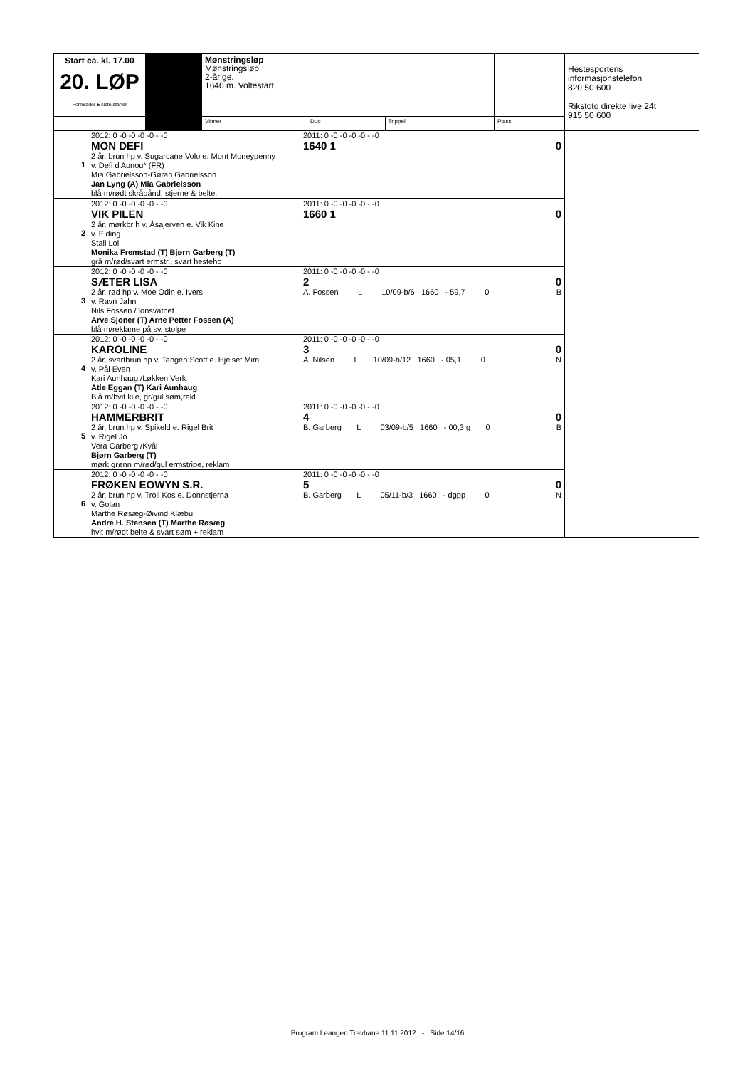| Start ca. kl. 17.00 20. LØP Formrader 5 siste starter | | Mønstringsløp Mønstringsløp 2-årige. 1640 m. Voltestart. | | | | Hestesportens informasjonstelefon 820 50 600 Rikstoto direkte live 24t 915 50 600 |
| | | Vinner | Duo | Trippel | Plass | |
| 1 | 2012: 0 -0 -0 -0 -0 - -0 MON DEFI 2 år, brun hp v. Sugarcane Volo e. Mont Moneypenny v. Defi d'Aunou* (FR) Mia Gabrielsson-Gøran Gabrielsson Jan Lyng (A) Mia Gabrielsson blå m/rødt skråbånd, stjerne & belte. | 2011: 0 -0 -0 -0 -0 - -0 1640 1 | 0 | |
| 2 | 2012: 0 -0 -0 -0 -0 - -0 VIK PILEN 2 år, mørkbr h v. Åsajerven e. Vik Kine v. Elding Stall Lol Monika Fremstad (T) Bjørn Garberg (T) grå m/rød/svart ermstr., svart hesteho | 2011: 0 -0 -0 -0 -0 - -0 1660 1 | 0 | |
| 3 | 2012: 0 -0 -0 -0 -0 - -0 SÆTER LISA 2 år, rød hp v. Moe Odin e. Ivers v. Ravn Jahn Nils Fossen /Jonsvatnet Arve Sjoner (T) Arne Petter Fossen (A) blå m/reklame på sv. stolpe | 2011: 0 -0 -0 -0 -0 - -0 2 A. Fossen L 10/09-b/6 1660 - 59,7 0 | 0 B | |
| 4 | 2012: 0 -0 -0 -0 -0 - -0 KAROLINE 2 år, svartbrun hp v. Tangen Scott e. Hjelset Mimi v. Pål Even Kari Aunhaug /Løkken Verk Atle Eggan (T) Kari Aunhaug Blå m/hvit kile, gr/gul søm,rekl | 2011: 0 -0 -0 -0 -0 - -0 3 A. Nilsen L 10/09-b/12 1660 - 05,1 0 | 0 N | |
| 5 | 2012: 0 -0 -0 -0 -0 - -0 HAMMERBRIT 2 år, brun hp v. Spikeld e. Rigel Brit v. Rigel Jo Vera Garberg /Kvål Bjørn Garberg (T) mørk grønn m/rød/gul ermstripe, reklam | 2011: 0 -0 -0 -0 -0 - -0 4 B. Garberg L 03/09-b/5 1660 - 00,3 g 0 | 0 B | |
| 6 | 2012: 0 -0 -0 -0 -0 - -0 FRØKEN EOWYN S.R. 2 år, brun hp v. Troll Kos e. Donnstjerna v. Golan Marthe Røsæg-Øivind Klæbu Andre H. Stensen (T) Marthe Røsæg hvit m/rødt belte & svart søm + reklam | 2011: 0 -0 -0 -0 -0 - -0 5 B. Garberg L 05/11-b/3 1660 - dgpp 0 | 0 N | |
Program Leangen Travbane 11.11.2012 - Side 14/16